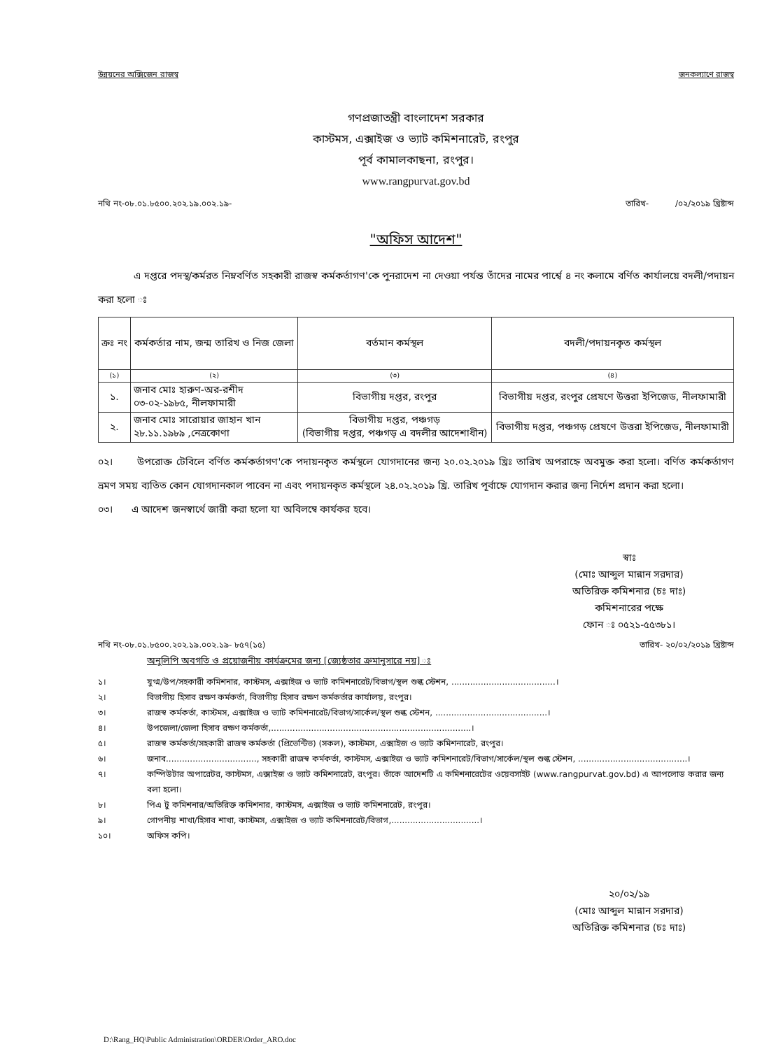উন্নয়নের অক্সিজেন রাজস্ব জনকল্যাণে রাজস্ব
গণপ্রজাতন্ত্রী বাংলাদেশ সরকার
কাস্টমস, এক্সাইজ ও ভ্যাট কমিশনারেট, রংপুর
পূর্ব কামালকাছনা, রংপুর।
www.rangpurvat.gov.bd
নথি নং-০৮.০১.৮৫০০.২০২.১৯.০০২.১৯- তারিখ- /০২/২০১৯ খ্রিষ্টাব্দ
"অফিস আদেশ"
এ দপ্তরে পদস্থ/কর্মরত নিম্নবর্ণিত সহকারী রাজস্ব কর্মকর্তাগণ'কে পুনরাদেশ না দেওয়া পর্যন্ত তাঁদের নামের পার্শ্বে ৪ নং কলামে বর্ণিত কার্যালয়ে বদলী/পদায়ন করা হলো ঃ
| ক্রঃ নং | কর্মকর্তার নাম, জন্ম তারিখ ও নিজ জেলা | বর্তমান কর্মস্থল | বদলী/পদায়নকৃত কর্মস্থল |
| --- | --- | --- | --- |
| (১) | (২) | (৩) | (৪) |
| ১. | জনাব মোঃ হারুণ-অর-রশীদ ০৩-০২-১৯৮৫, নীলফামারী | বিভাগীয় দপ্তর, রংপুর | বিভাগীয় দপ্তর, রংপুর প্রেষণে উত্তরা ইপিজেড, নীলফামারী |
| ২. | জনাব মোঃ সারোয়ার জাহান খান ২৮.১১.১৯৮৯ ,নেত্রকোণা | বিভাগীয় দপ্তর, পঞ্চগড় (বিভাগীয় দপ্তর, পঞ্চগড় এ বদলীর আদেশাধীন) | বিভাগীয় দপ্তর, পঞ্চগড় প্রেষণে উত্তরা ইপিজেড, নীলফামারী |
০২। উপরোক্ত টেবিলে বর্ণিত কর্মকর্তাগণ'কে পদায়নকৃত কর্মস্থলে যোগদানের জন্য ২০.০২.২০১৯ খ্রিঃ তারিখ অপরাহ্নে অবমুক্ত করা হলো। বর্ণিত কর্মকর্তাগণ ভ্রমণ সময় ব্যতিত কোন যোগদানকাল পাবেন না এবং পদায়নকৃত কর্মস্থলে ২৪.০২.২০১৯ খ্রি. তারিখ পূর্বাহ্নে যোগদান করার জন্য নির্দেশ প্রদান করা হলো।
০৩। এ আদেশ জনস্বার্থে জারী করা হলো যা অবিলম্বে কার্যকর হবে।
স্বাঃ
(মোঃ আব্দুল মান্নান সরদার)
অতিরিক্ত কমিশনার (চঃ দাঃ)
কমিশনারের পক্ষে
ফোন ঃ ০৫২১-৫৫৩৮১।
নথি নং-০৮.০১.৮৫০০.২০২.১৯.০০২.১৯- ৮৫৭(১৫) তারিখ- ২০/০২/২০১৯ খ্রিষ্টাব্দ
অনুলিপি অবগতি ও প্রয়োজনীয় কার্যক্রমের জন্য [জ্যেষ্ঠতার ক্রমানুসারে নয়] ঃ
১। যুগ্ম/উপ/সহকারী কমিশনার, কাস্টমস, এক্সাইজ ও ভ্যাট কমিশনারেট/বিভাগ/স্থল শুল্ক স্টেশন, .......................................।
২। বিভাগীয় হিসাব রক্ষণ কর্মকর্তা, বিভাগীয় হিসাব রক্ষণ কর্মকর্তার কার্যালয়, রংপুর।
৩। রাজস্ব কর্মকর্তা, কাস্টমস, এক্সাইজ ও ভ্যাট কমিশনারেট/বিভাগ/সার্কেল/স্থল শুল্ক স্টেশন, ..........................................।
৪। উপজেলা/জেলা হিসাব রক্ষণ কর্মকর্তা,...........................................................................।
৫। রাজস্ব কর্মকর্তা/সহকারী রাজস্ব কর্মকর্তা (প্রিভেন্টিভ) (সকল), কাস্টমস, এক্সাইজ ও ভ্যাট কমিশনারেট, রংপুর।
৬। জনাব.................................., সহকারী রাজস্ব কর্মকর্তা, কাস্টমস, এক্সাইজ ও ভ্যাট কমিশনারেট/বিভাগ/সার্কেল/স্থল শুল্ক স্টেশন, .........................................।
৭। কম্পিউটার অপারেটর, কাস্টমস, এক্সাইজ ও ভ্যাট কমিশনারেট, রংপুর। তাঁকে আদেশটি এ কমিশনারেটের ওয়েবসাইট (www.rangpurvat.gov.bd) এ আপলোড করার জন্য বলা হলো।
৮। পিএ টু কমিশনার/অতিরিক্ত কমিশনার, কাস্টমস, এক্সাইজ ও ভ্যাট কমিশনারেট, রংপুর।
৯। গোপনীয় শাখা/হিসাব শাখা, কাস্টমস, এক্সাইজ ও ভ্যাট কমিশনারেট/বিভাগ,.................................।
১০। অফিস কপি।
২০/০২/১৯
(মোঃ আব্দুল মান্নান সরদার)
অতিরিক্ত কমিশনার (চঃ দাঃ)
D:\Rang_HQ\Public Administration\ORDER\Order_ARO.doc